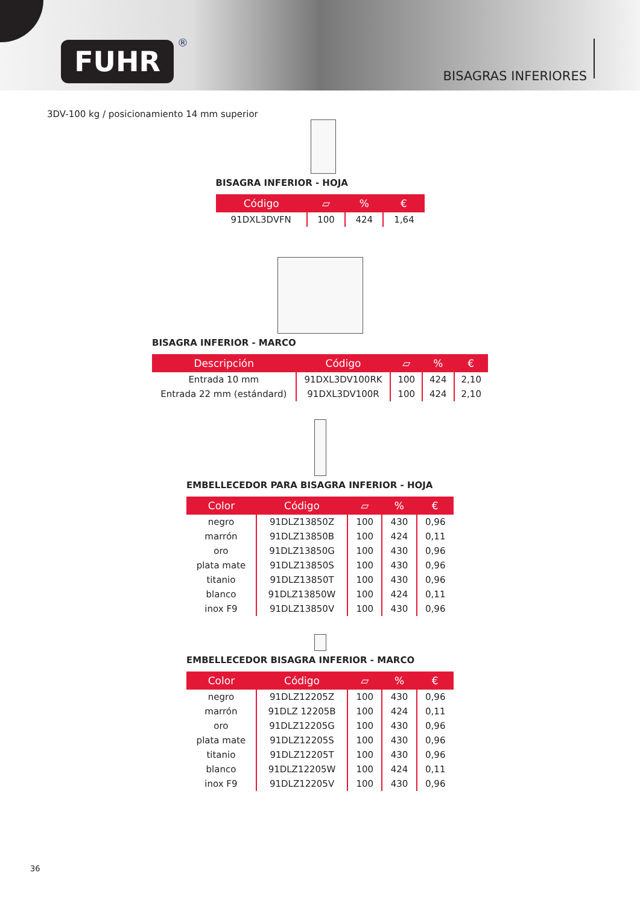FUHR ®
BISAGRAS INFERIORES
3DV-100 kg / posicionamiento 14 mm superior
BISAGRA INFERIOR - HOJA
| Código | ▱ | % | € |
| --- | --- | --- | --- |
| 91DXL3DVFN | 100 | 424 | 1,64 |
BISAGRA INFERIOR - MARCO
| Descripción | Código | ▱ | % | € |
| --- | --- | --- | --- | --- |
| Entrada 10 mm | 91DXL3DV100RK | 100 | 424 | 2,10 |
| Entrada 22 mm (estándard) | 91DXL3DV100R | 100 | 424 | 2,10 |
EMBELLECEDOR PARA BISAGRA INFERIOR - HOJA
| Color | Código | ▱ | % | € |
| --- | --- | --- | --- | --- |
| negro | 91DLZ13850Z | 100 | 430 | 0,96 |
| marrón | 91DLZ13850B | 100 | 424 | 0,11 |
| oro | 91DLZ13850G | 100 | 430 | 0,96 |
| plata mate | 91DLZ13850S | 100 | 430 | 0,96 |
| titanio | 91DLZ13850T | 100 | 430 | 0,96 |
| blanco | 91DLZ13850W | 100 | 424 | 0,11 |
| inox F9 | 91DLZ13850V | 100 | 430 | 0,96 |
EMBELLECEDOR BISAGRA INFERIOR - MARCO
| Color | Código | ▱ | % | € |
| --- | --- | --- | --- | --- |
| negro | 91DLZ12205Z | 100 | 430 | 0,96 |
| marrón | 91DLZ 12205B | 100 | 424 | 0,11 |
| oro | 91DLZ12205G | 100 | 430 | 0,96 |
| plata mate | 91DLZ12205S | 100 | 430 | 0,96 |
| titanio | 91DLZ12205T | 100 | 430 | 0,96 |
| blanco | 91DLZ12205W | 100 | 424 | 0,11 |
| inox F9 | 91DLZ12205V | 100 | 430 | 0,96 |
36